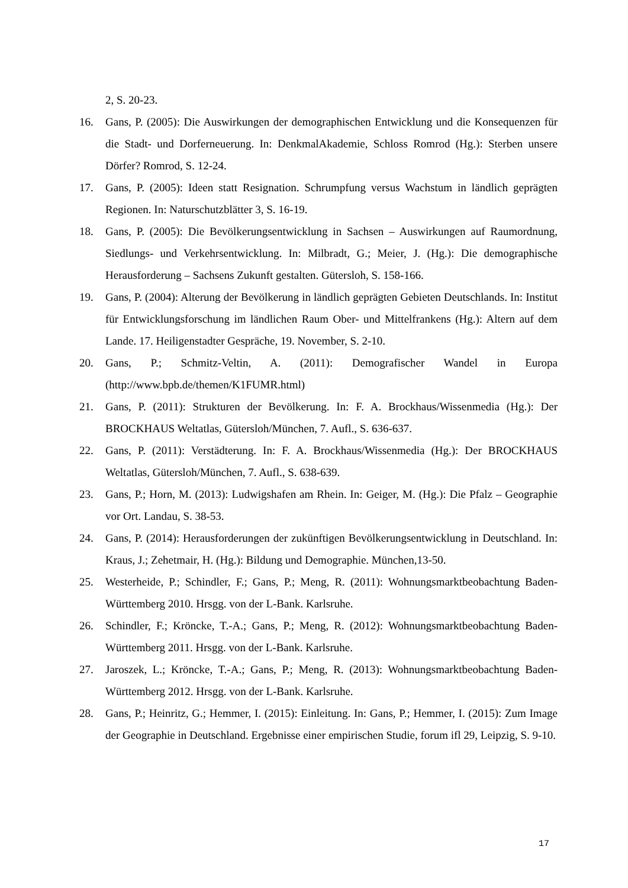2, S. 20-23.
16. Gans, P. (2005): Die Auswirkungen der demographischen Entwicklung und die Konsequenzen für die Stadt- und Dorferneuerung. In: DenkmalAkademie, Schloss Romrod (Hg.): Sterben unsere Dörfer? Romrod, S. 12-24.
17. Gans, P. (2005): Ideen statt Resignation. Schrumpfung versus Wachstum in ländlich geprägten Regionen. In: Naturschutzblätter 3, S. 16-19.
18. Gans, P. (2005): Die Bevölkerungsentwicklung in Sachsen – Auswirkungen auf Raumordnung, Siedlungs- und Verkehrsentwicklung. In: Milbradt, G.; Meier, J. (Hg.): Die demographische Herausforderung – Sachsens Zukunft gestalten. Gütersloh, S. 158-166.
19. Gans, P. (2004): Alterung der Bevölkerung in ländlich geprägten Gebieten Deutschlands. In: Institut für Entwicklungsforschung im ländlichen Raum Ober- und Mittelfrankens (Hg.): Altern auf dem Lande. 17. Heiligenstadter Gespräche, 19. November, S. 2-10.
20. Gans, P.; Schmitz-Veltin, A. (2011): Demografischer Wandel in Europa (http://www.bpb.de/themen/K1FUMR.html)
21. Gans, P. (2011): Strukturen der Bevölkerung. In: F. A. Brockhaus/Wissenmedia (Hg.): Der BROCKHAUS Weltatlas, Gütersloh/München, 7. Aufl., S. 636-637.
22. Gans, P. (2011): Verstädterung. In: F. A. Brockhaus/Wissenmedia (Hg.): Der BROCKHAUS Weltatlas, Gütersloh/München, 7. Aufl., S. 638-639.
23. Gans, P.; Horn, M. (2013): Ludwigshafen am Rhein. In: Geiger, M. (Hg.): Die Pfalz – Geographie vor Ort. Landau, S. 38-53.
24. Gans, P. (2014): Herausforderungen der zukünftigen Bevölkerungsentwicklung in Deutschland. In: Kraus, J.; Zehetmair, H. (Hg.): Bildung und Demographie. München,13-50.
25. Westerheide, P.; Schindler, F.; Gans, P.; Meng, R. (2011): Wohnungsmarktbeobachtung Baden-Württemberg 2010. Hrsgg. von der L-Bank. Karlsruhe.
26. Schindler, F.; Kröncke, T.-A.; Gans, P.; Meng, R. (2012): Wohnungsmarktbeobachtung Baden-Württemberg 2011. Hrsgg. von der L-Bank. Karlsruhe.
27. Jaroszek, L.; Kröncke, T.-A.; Gans, P.; Meng, R. (2013): Wohnungsmarktbeobachtung Baden-Württemberg 2012. Hrsgg. von der L-Bank. Karlsruhe.
28. Gans, P.; Heinritz, G.; Hemmer, I. (2015): Einleitung. In: Gans, P.; Hemmer, I. (2015): Zum Image der Geographie in Deutschland. Ergebnisse einer empirischen Studie, forum ifl 29, Leipzig, S. 9-10.
17